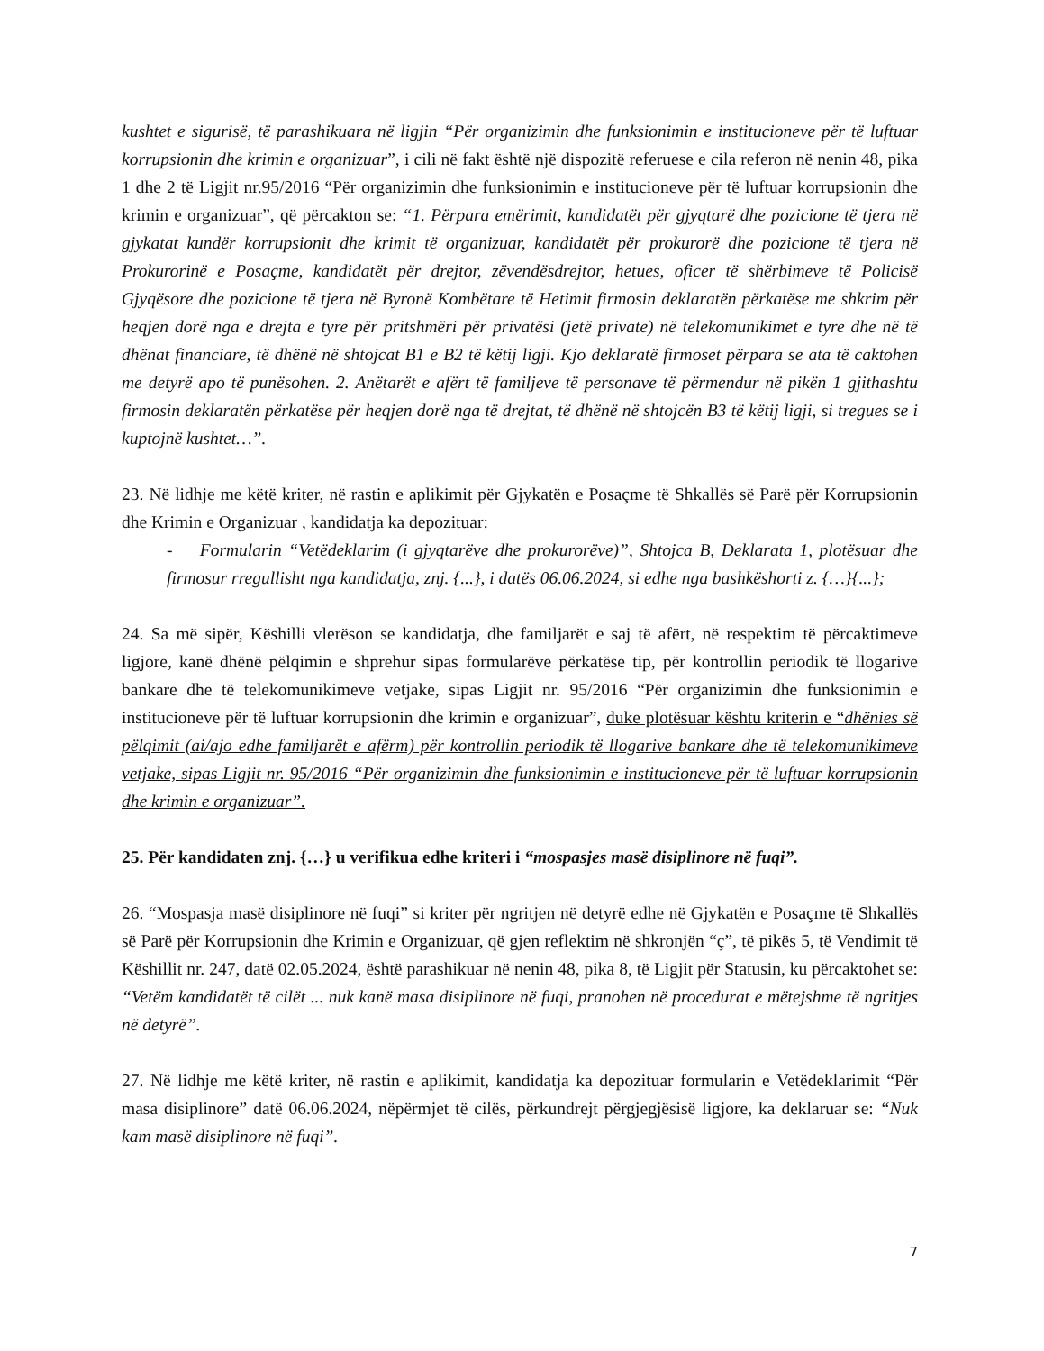kushtet e sigurisë, të parashikuara në ligjin “Për organizimin dhe funksionimin e institucioneve për të luftuar korrupsionin dhe krimin e organizuar”, i cili në fakt është një dispozitë referuese e cila referon në nenin 48, pika 1 dhe 2 të Ligjit nr.95/2016 “Për organizimin dhe funksionimin e institucioneve për të luftuar korrupsionin dhe krimin e organizuar”, që përcakton se: “1. Përpara emërimit, kandidatët për gjyqtarë dhe pozicione të tjera në gjykatat kundër korrupsionit dhe krimit të organizuar, kandidatët për prokurorë dhe pozicione të tjera në Prokurorinë e Posaçme, kandidatët për drejtor, zëvendësdrejtor, hetues, oficer të shërbimeve të Policisë Gjyqësore dhe pozicione të tjera në Byronë Kombëtare të Hetimit firmosin deklaratën përkatëse me shkrim për heqjen dorë nga e drejta e tyre për pritshmëri për privatësi (jetë private) në telekomunikimet e tyre dhe në të dhënat financiare, të dhënë në shtojcat B1 e B2 të këtij ligji. Kjo deklaratë firmoset përpara se ata të caktohen me detyrë apo të punësohen. 2. Anëtarët e afërt të familjeve të personave të përmendur në pikën 1 gjithashtu firmosin deklaratën përkatëse për heqjen dorë nga të drejtat, të dhënë në shtojcën B3 të këtij ligji, si tregues se i kuptojnë kushtet…”.
23. Në lidhje me këtë kriter, në rastin e aplikimit për Gjykatën e Posaçme të Shkallës së Parë për Korrupsionin dhe Krimin e Organizuar , kandidatja ka depozituar:
- Formularin “Vetëdeklarim (i gjyqtarëve dhe prokurorëve)”, Shtojca B, Deklarata 1, plotësuar dhe firmosur rregullisht nga kandidatja, znj. {...}, i datës 06.06.2024, si edhe nga bashkëshorti z. {…}{...};
24. Sa më sipër, Këshilli vlerëson se kandidatja, dhe familjarët e saj të afërt, në respektim të përcaktimeve ligjore, kanë dhënë pëlqimin e shprehur sipas formularëve përkatëse tip, për kontrollin periodik të llogarive bankare dhe të telekomunikimeve vetjake, sipas Ligjit nr. 95/2016 “Për organizimin dhe funksionimin e institucioneve për të luftuar korrupsionin dhe krimin e organizuar”, duke plotësuar kështu kriterin e “dhënies së pëlqimit (ai/ajo edhe familjarët e afërm) për kontrollin periodik të llogarive bankare dhe të telekomunikimeve vetjake, sipas Ligjit nr. 95/2016 “Për organizimin dhe funksionimin e institucioneve për të luftuar korrupsionin dhe krimin e organizuar”.
25. Për kandidaten znj. {…} u verifikua edhe kriteri i “mospasjes masë disiplinore në fuqi”.
26. “Mospasja masë disiplinore në fuqi” si kriter për ngritjen në detyrë edhe në Gjykatën e Posaçme të Shkallës së Parë për Korrupsionin dhe Krimin e Organizuar, që gjen reflektim në shkronjën “ç”, të pikës 5, të Vendimit të Këshillit nr. 247, datë 02.05.2024, është parashikuar në nenin 48, pika 8, të Ligjit për Statusin, ku përcaktohet se: “Vetëm kandidatët të cilët ... nuk kanë masa disiplinore në fuqi, pranohen në procedurat e mëtejshme të ngritjes në detyrë”.
27. Në lidhje me këtë kriter, në rastin e aplikimit, kandidatja ka depozituar formularin e Vetëdeklarimit “Për masa disiplinore” datë 06.06.2024, nëpërmjet të cilës, përkundrejt përgjegjësisë ligjore, ka deklaruar se: “Nuk kam masë disiplinore në fuqi”.
7